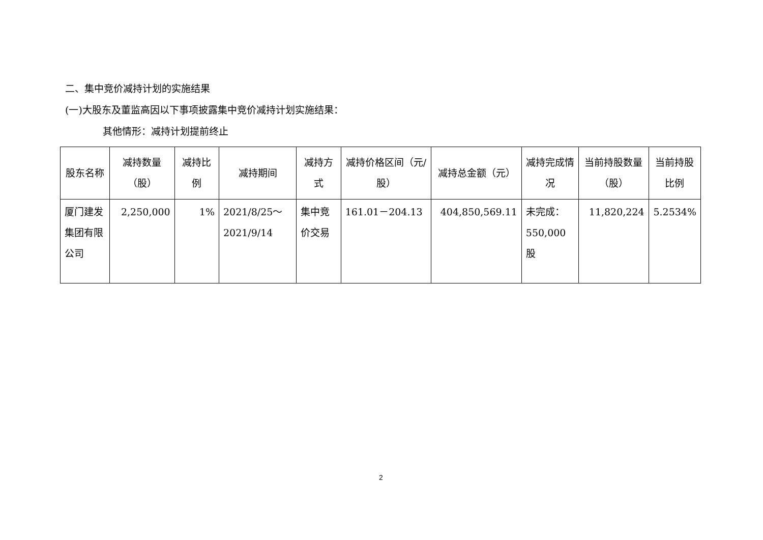二、集中竞价减持计划的实施结果
(一)大股东及董监高因以下事项披露集中竞价减持计划实施结果：
其他情形：减持计划提前终止
| 股东名称 | 减持数量（股） | 减持比例 | 减持期间 | 减持方式 | 减持价格区间（元/股） | 减持总金额（元） | 减持完成情况 | 当前持股数量（股） | 当前持股比例 |
| --- | --- | --- | --- | --- | --- | --- | --- | --- | --- |
| 厦门建发集团有限公司 | 2,250,000 | 1% | 2021/8/25～2021/9/14 | 集中竞价交易 | 161.01－204.13 | 404,850,569.11 | 未完成：550,000股 | 11,820,224 | 5.2534% |
2